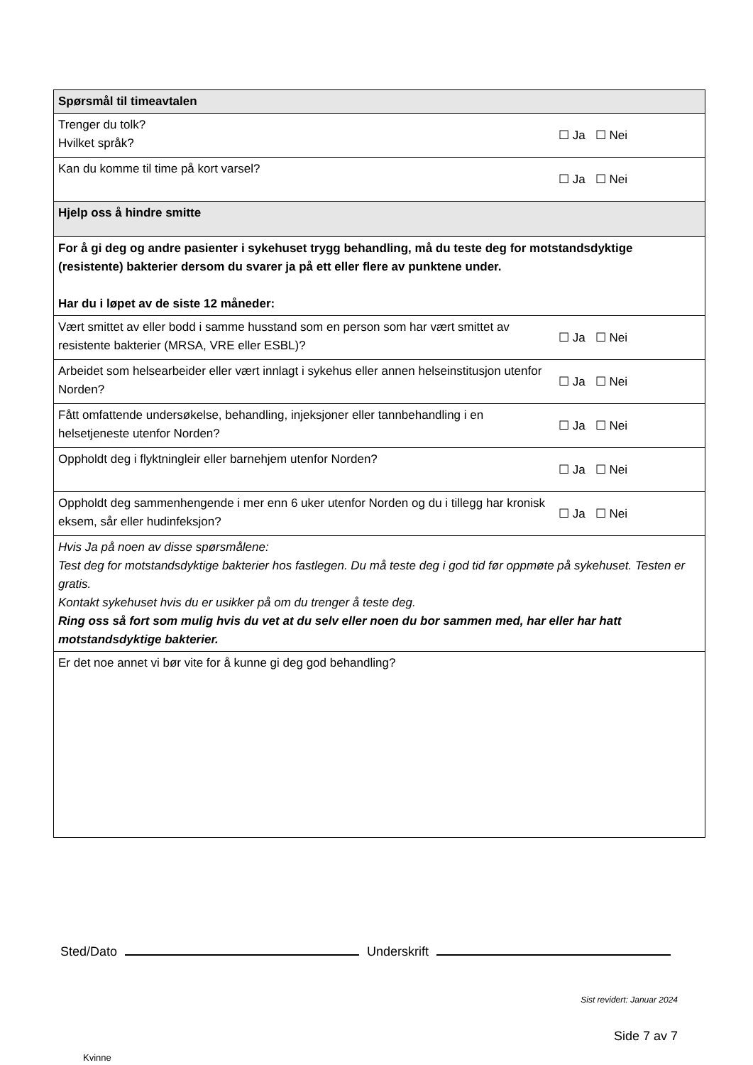| Spørsmål til timeavtalen | |
| Trenger du tolk? Hvilket språk? | ☐ Ja ☐ Nei |
| Kan du komme til time på kort varsel? | ☐ Ja ☐ Nei |
| Hjelp oss å hindre smitte | |
| For å gi deg og andre pasienter i sykehuset trygg behandling, må du teste deg for motstandsdyktige (resistente) bakterier dersom du svarer ja på ett eller flere av punktene under. Har du i løpet av de siste 12 måneder: | |
| Vært smittet av eller bodd i samme husstand som en person som har vært smittet av resistente bakterier (MRSA, VRE eller ESBL)? | ☐ Ja ☐ Nei |
| Arbeidet som helsearbeider eller vært innlagt i sykehus eller annen helseinstitusjon utenfor Norden? | ☐ Ja ☐ Nei |
| Fått omfattende undersøkelse, behandling, injeksjoner eller tannbehandling i en helsetjeneste utenfor Norden? | ☐ Ja ☐ Nei |
| Oppholdt deg i flyktningleir eller barnehjem utenfor Norden? | ☐ Ja ☐ Nei |
| Oppholdt deg sammenhengende i mer enn 6 uker utenfor Norden og du i tillegg har kronisk eksem, sår eller hudinfeksjon? | ☐ Ja ☐ Nei |
| Hvis Ja på noen av disse spørsmålene: Test deg for motstandsdyktige bakterier hos fastlegen. Du må teste deg i god tid før oppmøte på sykehuset. Testen er gratis. Kontakt sykehuset hvis du er usikker på om du trenger å teste deg. Ring oss så fort som mulig hvis du vet at du selv eller noen du bor sammen med, har eller har hatt motstandsdyktige bakterier. | |
| Er det noe annet vi bør vite for å kunne gi deg god behandling? | |
Sted/Dato Underskrift
Sist revidert: Januar 2024
Side 7 av 7
Kvinne